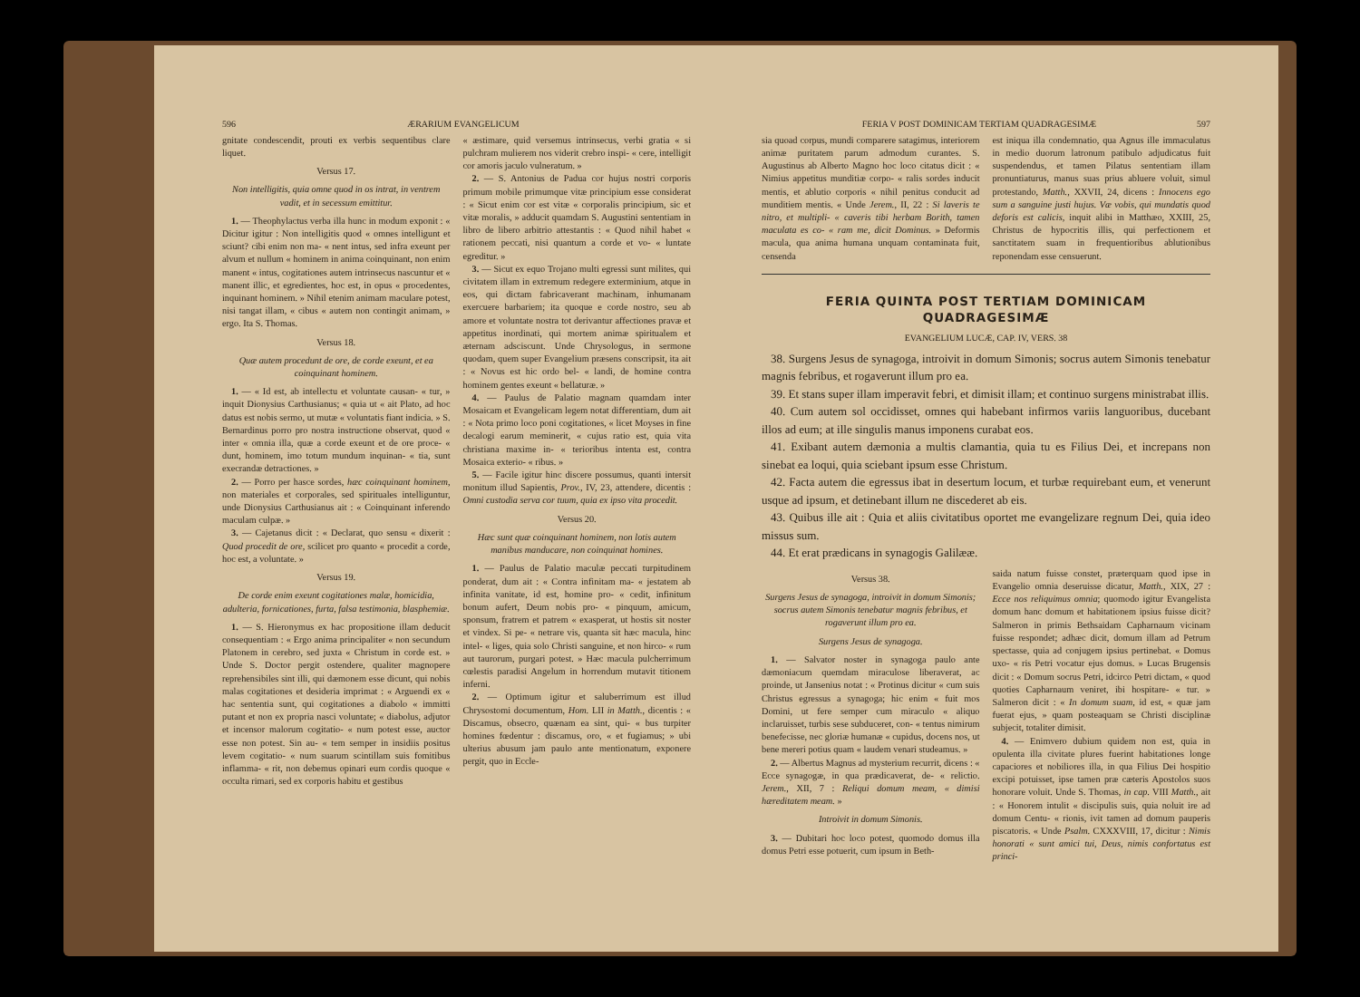596 ÆRARIUM EVANGELICUM
gnitate condescendit, prouti ex verbis sequentibus clare liquet.
Versus 17.
Non intelligitis, quia omne quod in os intrat, in ventrem vadit, et in secessum emittitur.
1. — Theophylactus verba illa hunc in modum exponit : « Dicitur igitur : Non intelligitis quod « omnes intelligunt et sciunt? cibi enim non ma- « nent intus, sed infra exeunt per alvum et nullum « hominem in anima coinquinant, non enim manent « intus, cogitationes autem intrinsecus nascuntur et « manent illic, et egredientes, hoc est, in opus « procedentes, inquinant hominem. » Nihil etenim animam maculare potest, nisi tangat illam, « cibus « autem non contingit animam, » ergo. Ita S. Thomas.
Versus 18.
Quæ autem procedunt de ore, de corde exeunt, et ea coinquinant hominem.
1. — « Id est, ab intellectu et voluntate causan- « tur, » inquit Dionysius Carthusianus; « quia ut « ait Plato, ad hoc datus est nobis sermo, ut mutæ « voluntatis fiant indicia. » S. Bernardinus porro pro nostra instructione observat, quod « inter « omnia illa, quæ a corde exeunt et de ore proce- « dunt, hominem, imo totum mundum inquinan- « tia, sunt execrandæ detractiones. »
2. — Porro per hasce sordes, hæc coinquinant hominem, non materiales et corporales, sed spirituales intelliguntur, unde Dionysius Carthusianus ait : « Coinquinant inferendo maculam culpæ. »
3. — Cajetanus dicit : « Declarat, quo sensu « dixerit : Quod procedit de ore, scilicet pro quanto « procedit a corde, hoc est, a voluntate. »
Versus 19.
De corde enim exeunt cogitationes malæ, homicidia, adulteria, fornicationes, furta, falsa testimonia, blasphemiæ.
1. — S. Hieronymus ex hac propositione illam deducit consequentiam : « Ergo anima principaliter « non secundum Platonem in cerebro, sed juxta « Christum in corde est. » Unde S. Doctor pergit ostendere, qualiter magnopere reprehensibiles sint illi, qui dæmonem esse dicunt, qui nobis malas cogitationes et desideria imprimat : « Arguendi ex « hac sententia sunt, qui cogitationes a diabolo « immitti putant et non ex propria nasci voluntate; « diabolus, adjutor et incensor malorum cogitatio- « num potest esse, auctor esse non potest. Sin au- « tem semper in insidiis positus levem cogitatio- « num suarum scintillam suis fomitibus inflamma- « rit, non debemus opinari eum cordis quoque « occulta rimari, sed ex corporis habitu et gestibus
« æstimare, quid versemus intrinsecus, verbi gratia « si pulchram mulierem nos viderit crebro inspi- « cere, intelligit cor amoris jaculo vulneratum. »
2. — S. Antonius de Padua cor hujus nostri corporis primum mobile primumque vitæ principium esse considerat : « Sicut enim cor est vitæ « corporalis principium, sic et vitæ moralis, » adducit quamdam S. Augustini sententiam in libro de libero arbitrio attestantis : « Quod nihil habet « rationem peccati, nisi quantum a corde et vo- « luntate egreditur. »
3. — Sicut ex equo Trojano multi egressi sunt milites, qui civitatem illam in extremum redegere exterminium, atque in eos, qui dictam fabricaverant machinam, inhumanam exercuere barbariem; ita quoque e corde nostro, seu ab amore et voluntate nostra tot derivantur affectiones pravæ et appetitus inordinati, qui mortem animæ spiritualem et æternam adsciscunt. Unde Chrysologus, in sermone quodam, quem super Evangelium præsens conscripsit, ita ait : « Novus est hic ordo bel- « landi, de homine contra hominem gentes exeunt « bellaturæ. »
4. — Paulus de Palatio magnam quamdam inter Mosaicam et Evangelicam legem notat differentiam, dum ait : « Nota primo loco poni cogitationes, « licet Moyses in fine decalogi earum meminerit, « cujus ratio est, quia vita christiana maxime in- « terioribus intenta est, contra Mosaica exterio- « ribus. »
5. — Facile igitur hinc discere possumus, quanti intersit monitum illud Sapientis, Prov., IV, 23, attendere, dicentis : Omni custodia serva cor tuum, quia ex ipso vita procedit.
Versus 20.
Hæc sunt quæ coinquinant hominem, non lotis autem manibus manducare, non coinquinat homines.
1. — Paulus de Palatio maculæ peccati turpitudinem ponderat, dum ait : « Contra infinitam ma- « jestatem ab infinita vanitate, id est, homine pro- « cedit, infinitum bonum aufert, Deum nobis pro- « pinquum, amicum, sponsum, fratrem et patrem « exasperat, ut hostis sit noster et vindex. Si pe- « netrare vis, quanta sit hæc macula, hinc intel- « liges, quia solo Christi sanguine, et non hirco- « rum aut taurorum, purgari potest. » Hæc macula pulcherrimum cœlestis paradisi Angelum in horrendum mutavit titionem inferni.
2. — Optimum igitur et saluberrimum est illud Chrysostomi documentum, Hom. LII in Matth., dicentis : « Discamus, obsecro, quænam ea sint, qui- « bus turpiter homines fœdentur : discamus, oro, « et fugiamus; » ubi ulterius abusum jam paulo ante mentionatum, exponere pergit, quo in Eccle-
FERIA V POST DOMINICAM TERTIAM QUADRAGESIMÆ 597
sia quoad corpus, mundi comparere satagimus, interiorem animæ puritatem parum admodum curantes. S. Augustinus ab Alberto Magno hoc loco citatus dicit : « Nimius appetitus munditiæ corpo- « ralis sordes inducit mentis, et ablutio corporis « nihil penitus conducit ad munditiem mentis. « Unde Jerem., II, 22 : Si laveris te nitro, et multipli- « caveris tibi herbam Borith, tamen maculata es co- « ram me, dicit Dominus. » Deformis macula, qua anima humana unquam contaminata fuit, censenda
est iniqua illa condemnatio, qua Agnus ille immaculatus in medio duorum latronum patibulo adjudicatus fuit suspendendus, et tamen Pilatus sententiam illam pronuntiaturus, manus suas prius abluere voluit, simul protestando, Matth., XXVII, 24, dicens : Innocens ego sum a sanguine justi hujus. Væ vobis, qui mundatis quod deforis est calicis, inquit alibi in Matthæo, XXIII, 25, Christus de hypocritis illis, qui perfectionem et sanctitatem suam in frequentioribus ablutionibus reponendam esse censuerunt.
FERIA QUINTA POST TERTIAM DOMINICAM QUADRAGESIMÆ
EVANGELIUM LUCÆ, CAP. IV, VERS. 38
38. Surgens Jesus de synagoga, introivit in domum Simonis; socrus autem Simonis tenebatur magnis febribus, et rogaverunt illum pro ea.
39. Et stans super illam imperavit febri, et dimisit illam; et continuo surgens ministrabat illis.
40. Cum autem sol occidisset, omnes qui habebant infirmos variis languoribus, ducebant illos ad eum; at ille singulis manus imponens curabat eos.
41. Exibant autem dæmonia a multis clamantia, quia tu es Filius Dei, et increpans non sinebat ea loqui, quia sciebant ipsum esse Christum.
42. Facta autem die egressus ibat in desertum locum, et turbæ requirebant eum, et venerunt usque ad ipsum, et detinebant illum ne discederet ab eis.
43. Quibus ille ait : Quia et aliis civitatibus oportet me evangelizare regnum Dei, quia ideo missus sum.
44. Et erat prædicans in synagogis Galilææ.
Versus 38.
Surgens Jesus de synagoga, introivit in domum Simonis; socrus autem Simonis tenebatur magnis febribus, et rogaverunt illum pro ea.
Surgens Jesus de synagoga.
1. — Salvator noster in synagoga paulo ante dæmoniacum quemdam miraculose liberaverat, ac proinde, ut Jansenius notat : « Protinus dicitur « cum suis Christus egressus a synagoga; hic enim « fuit mos Domini, ut fere semper cum miraculo « aliquo inclaruisset, turbis sese subduceret, con- « tentus nimirum benefecisse, nec gloriæ humanæ « cupidus, docens nos, ut bene mereri potius quam « laudem venari studeamus. »
2. — Albertus Magnus ad mysterium recurrit, dicens : « Ecce synagogæ, in qua prædicaverat, de- « relictio. Jerem., XII, 7 : Reliqui domum meam, « dimisi hæreditatem meam. »
Introivit in domum Simonis.
3. — Dubitari hoc loco potest, quomodo domus illa domus Petri esse potuerit, cum ipsum in Beth-
saida natum fuisse constet, præterquam quod ipse in Evangelio omnia deseruisse dicatur, Matth., XIX, 27 : Ecce nos reliquimus omnia; quomodo igitur Evangelista domum hanc domum et habitationem ipsius fuisse dicit? Salmeron in primis Bethsaidam Capharnaum vicinam fuisse respondet; adhæc dicit, domum illam ad Petrum spectasse, quia ad conjugem ipsius pertinebat. « Domus uxo- « ris Petri vocatur ejus domus. » Lucas Brugensis dicit : « Domum socrus Petri, idcirco Petri dictam, « quod quoties Capharnaum veniret, ibi hospitare- « tur. » Salmeron dicit : « In domum suam, id est, « quæ jam fuerat ejus, » quam posteaquam se Christi disciplinæ subjecit, totaliter dimisit.
4. — Enimvero dubium quidem non est, quia in opulenta illa civitate plures fuerint habitationes longe capaciores et nobiliores illa, in qua Filius Dei hospitio excipi potuisset, ipse tamen præ cæteris Apostolos suos honorare voluit. Unde S. Thomas, in cap. VIII Matth., ait : « Honorem intulit « discipulis suis, quia noluit ire ad domum Centu- « rionis, ivit tamen ad domum pauperis piscatoris. « Unde Psalm. CXXXVIII, 17, dicitur : Nimis honorati « sunt amici tui, Deus, nimis confortatus est princi-